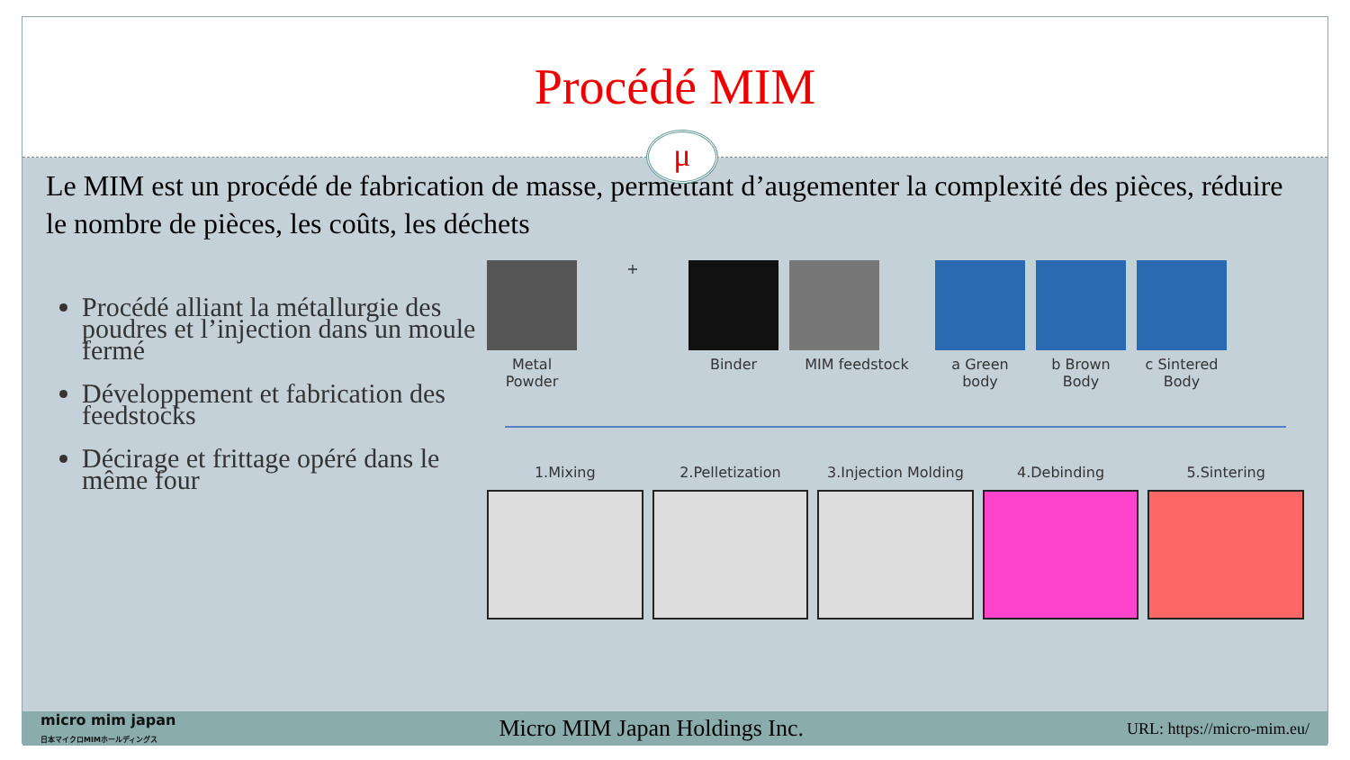Procédé MIM
μ
Le MIM est un procédé de fabrication de masse, permettant d’augementer la complexité des pièces, réduire le nombre de pièces, les coûts, les déchets
Procédé alliant la métallurgie des poudres et l’injection dans un moule fermé
Développement et fabrication des feedstocks
Décirage et frittage opéré dans le même four
Metal Powder
+ Binder MIM feedstock a Green body
b Brown Body
c Sintered Body
1.Mixing 2.Pelletization 3.Injection Molding 4.Debinding 5.Sintering
micro mim japan
日本マイクロMIMホールディングス Micro MIM Japan Holdings Inc. URL: https://micro-mim.eu/